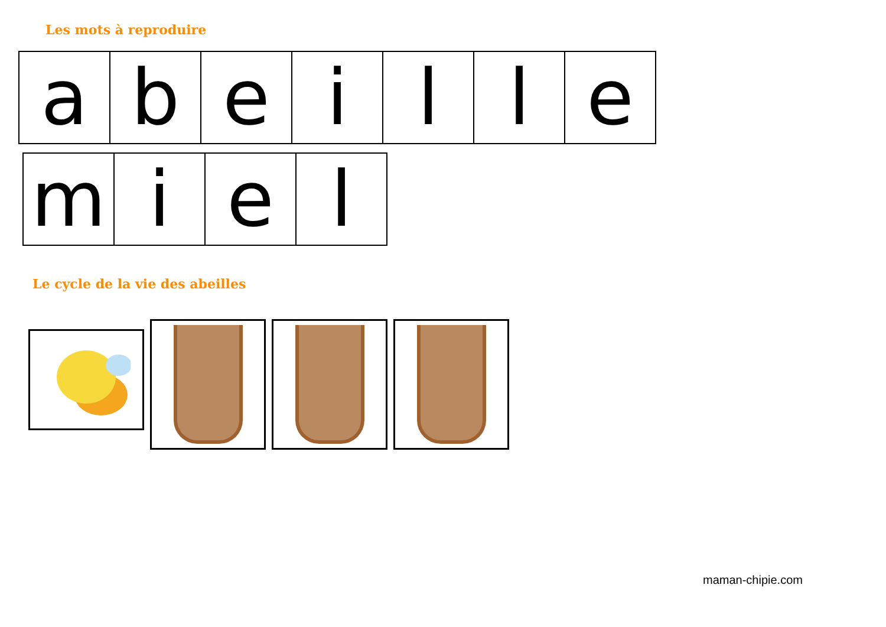Les mots à reproduire
| a | b | e | i | l | l | e |
| m | i | e | l |
Le cycle de la vie des abeilles
maman-chipie.com